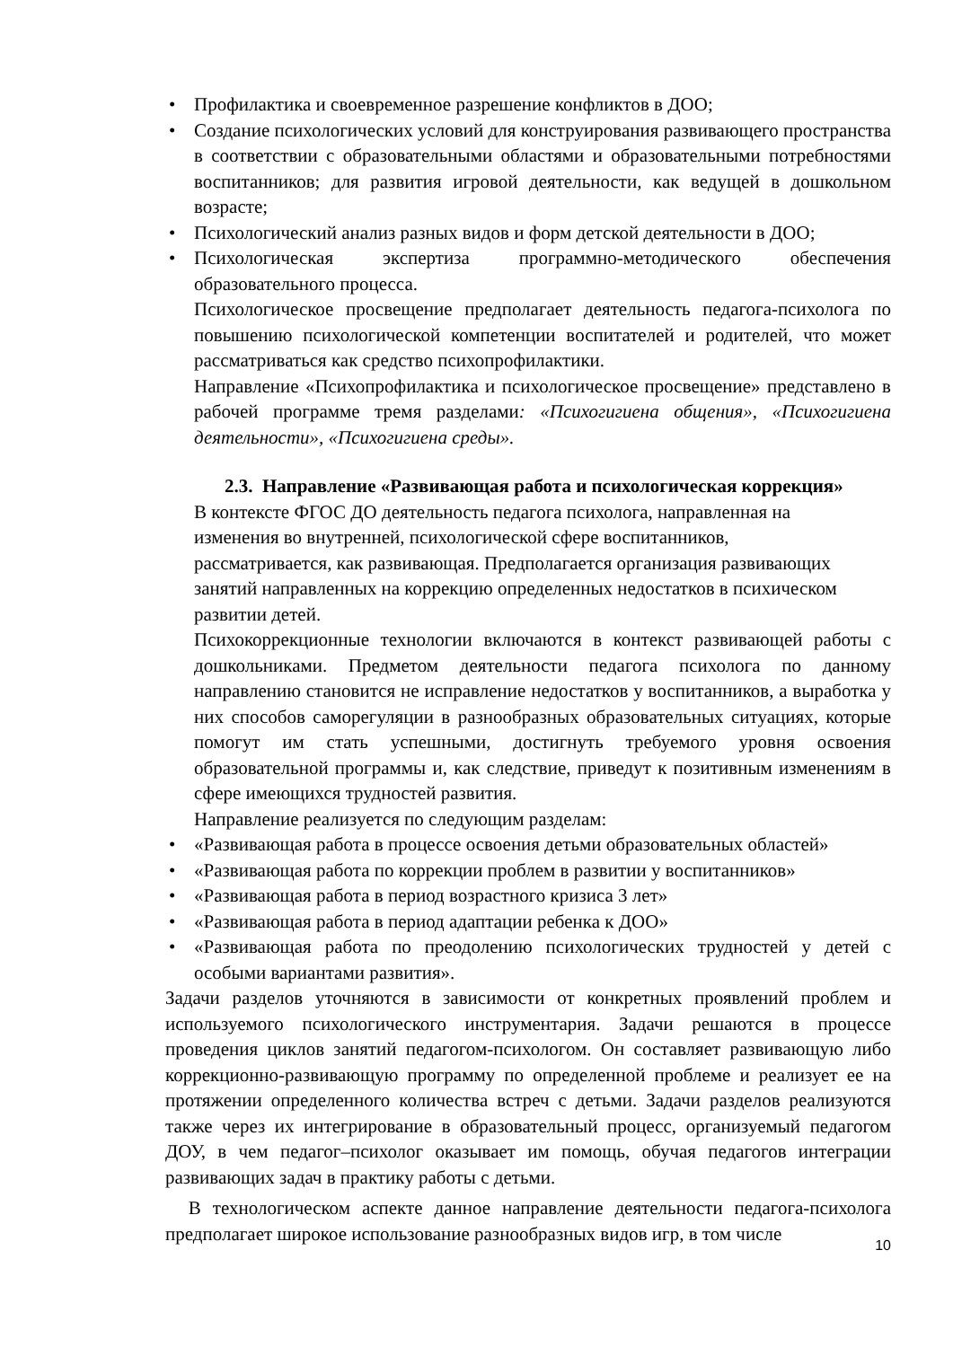• Профилактика и своевременное разрешение конфликтов в ДОО;
• Создание психологических условий для конструирования развивающего пространства в соответствии с образовательными областями и образовательными потребностями воспитанников; для развития игровой деятельности, как ведущей в дошкольном возрасте;
• Психологический анализ разных видов и форм детской деятельности в ДОО;
• Психологическая экспертиза программно-методического обеспечения образовательного процесса.
Психологическое просвещение предполагает деятельность педагога-психолога по повышению психологической компетенции воспитателей и родителей, что может рассматриваться как средство психопрофилактики.
Направление «Психопрофилактика и психологическое просвещение» представлено в рабочей программе тремя разделами: «Психогигиена общения», «Психогигиена деятельности», «Психогигиена среды».
2.3. Направление «Развивающая работа и психологическая коррекция»
В контексте ФГОС ДО деятельность педагога психолога, направленная на изменения во внутренней, психологической сфере воспитанников, рассматривается, как развивающая. Предполагается организация развивающих занятий направленных на коррекцию определенных недостатков в психическом развитии детей.
Психокоррекционные технологии включаются в контекст развивающей работы с дошкольниками. Предметом деятельности педагога психолога по данному направлению становится не исправление недостатков у воспитанников, а выработка у них способов саморегуляции в разнообразных образовательных ситуациях, которые помогут им стать успешными, достигнуть требуемого уровня освоения образовательной программы и, как следствие, приведут к позитивным изменениям в сфере имеющихся трудностей развития.
Направление реализуется по следующим разделам:
• «Развивающая работа в процессе освоения детьми образовательных областей»
• «Развивающая работа по коррекции проблем в развитии у воспитанников»
• «Развивающая работа в период возрастного кризиса 3 лет»
• «Развивающая работа в период адаптации ребенка к ДОО»
• «Развивающая работа по преодолению психологических трудностей у детей с особыми вариантами развития».
Задачи разделов уточняются в зависимости от конкретных проявлений проблем и используемого психологического инструментария. Задачи решаются в процессе проведения циклов занятий педагогом-психологом. Он составляет развивающую либо коррекционно-развивающую программу по определенной проблеме и реализует ее на протяжении определенного количества встреч с детьми. Задачи разделов реализуются также через их интегрирование в образовательный процесс, организуемый педагогом ДОУ, в чем педагог–психолог оказывает им помощь, обучая педагогов интеграции развивающих задач в практику работы с детьми.
В технологическом аспекте данное направление деятельности педагога-психолога предполагает широкое использование разнообразных видов игр, в том числе
10